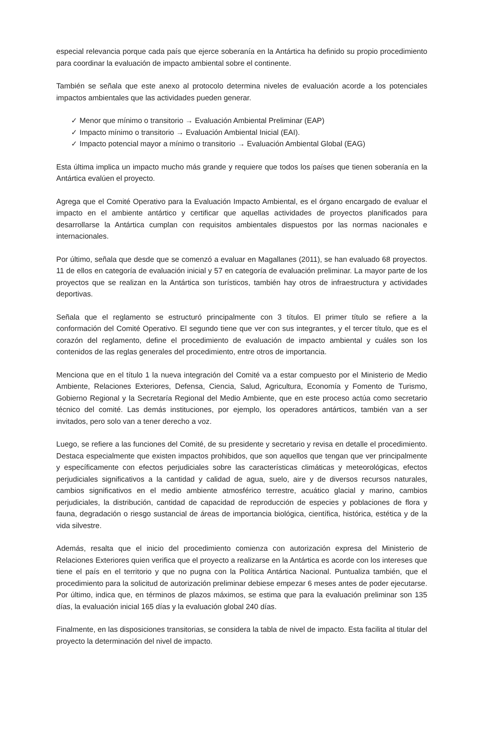especial relevancia porque cada país que ejerce soberanía en la Antártica ha definido su propio procedimiento para coordinar la evaluación de impacto ambiental sobre el continente.
También se señala que este anexo al protocolo determina niveles de evaluación acorde a los potenciales impactos ambientales que las actividades pueden generar.
✓ Menor que mínimo o transitorio → Evaluación Ambiental Preliminar (EAP)
✓ Impacto mínimo o transitorio → Evaluación Ambiental Inicial (EAI).
✓ Impacto potencial mayor a mínimo o transitorio → Evaluación Ambiental Global (EAG)
Esta última implica un impacto mucho más grande y requiere que todos los países que tienen soberanía en la Antártica evalúen el proyecto.
Agrega que el Comité Operativo para la Evaluación Impacto Ambiental, es el órgano encargado de evaluar el impacto en el ambiente antártico y certificar que aquellas actividades de proyectos planificados para desarrollarse la Antártica cumplan con requisitos ambientales dispuestos por las normas nacionales e internacionales.
Por último, señala que desde que se comenzó a evaluar en Magallanes (2011), se han evaluado 68 proyectos. 11 de ellos en categoría de evaluación inicial y 57 en categoría de evaluación preliminar. La mayor parte de los proyectos que se realizan en la Antártica son turísticos, también hay otros de infraestructura y actividades deportivas.
Señala que el reglamento se estructuró principalmente con 3 títulos. El primer título se refiere a la conformación del Comité Operativo. El segundo tiene que ver con sus integrantes, y el tercer título, que es el corazón del reglamento, define el procedimiento de evaluación de impacto ambiental y cuáles son los contenidos de las reglas generales del procedimiento, entre otros de importancia.
Menciona que en el título 1 la nueva integración del Comité va a estar compuesto por el Ministerio de Medio Ambiente, Relaciones Exteriores, Defensa, Ciencia, Salud, Agricultura, Economía y Fomento de Turismo, Gobierno Regional y la Secretaría Regional del Medio Ambiente, que en este proceso actúa como secretario técnico del comité. Las demás instituciones, por ejemplo, los operadores antárticos, también van a ser invitados, pero solo van a tener derecho a voz.
Luego, se refiere a las funciones del Comité, de su presidente y secretario y revisa en detalle el procedimiento. Destaca especialmente que existen impactos prohibidos, que son aquellos que tengan que ver principalmente y específicamente con efectos perjudiciales sobre las características climáticas y meteorológicas, efectos perjudiciales significativos a la cantidad y calidad de agua, suelo, aire y de diversos recursos naturales, cambios significativos en el medio ambiente atmosférico terrestre, acuático glacial y marino, cambios perjudiciales, la distribución, cantidad de capacidad de reproducción de especies y poblaciones de flora y fauna, degradación o riesgo sustancial de áreas de importancia biológica, científica, histórica, estética y de la vida silvestre.
Además, resalta que el inicio del procedimiento comienza con autorización expresa del Ministerio de Relaciones Exteriores quien verifica que el proyecto a realizarse en la Antártica es acorde con los intereses que tiene el país en el territorio y que no pugna con la Política Antártica Nacional. Puntualiza también, que el procedimiento para la solicitud de autorización preliminar debiese empezar 6 meses antes de poder ejecutarse. Por último, indica que, en términos de plazos máximos, se estima que para la evaluación preliminar son 135 días, la evaluación inicial 165 días y la evaluación global 240 días.
Finalmente, en las disposiciones transitorias, se considera la tabla de nivel de impacto. Esta facilita al titular del proyecto la determinación del nivel de impacto.